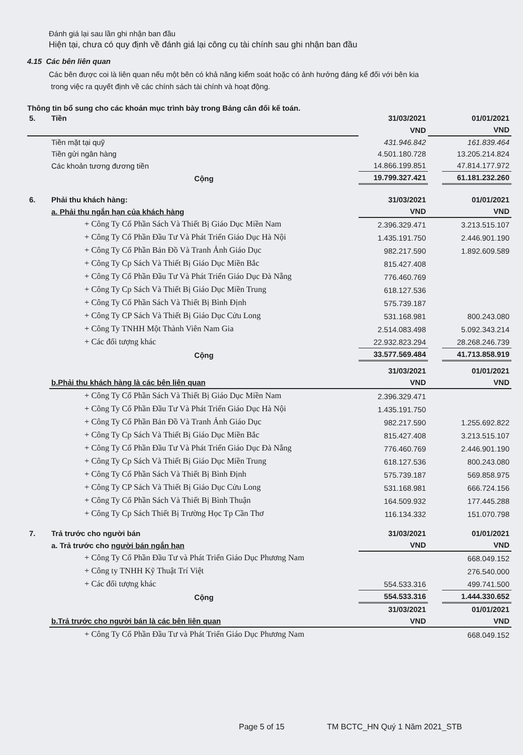Đánh giá lại sau lần ghi nhận ban đầu
Hiện tại, chưa có quy định về đánh giá lại công cụ tài chính sau ghi nhận ban đầu
4.15 Các bên liên quan
Các bên được coi là liên quan nếu một bên có khả năng kiểm soát hoặc có ảnh hưởng đáng kể đối với bên kia
trong việc ra quyết định về các chính sách tài chính và hoạt động.
Thông tin bổ sung cho các khoản mục trình bày trong Bảng cân đối kế toán.
| 5. | Tiền | 31/03/2021 | | 01/01/2021 |
| | | VND | | VND |
| | Tiền mặt tại quỹ | 431.946.842 | | 161.839.464 |
| | Tiền gửi ngân hàng | 4.501.180.728 | | 13.205.214.824 |
| | Các khoản tương đương tiền | 14.866.199.851 | | 47.814.177.972 |
| | Cộng | 19.799.327.421 | | 61.181.232.260 |
| 6. | Phải thu khách hàng: | 31/03/2021 | | 01/01/2021 |
| | a. Phải thu ngắn hạn của khách hàng | VND | | VND |
| | + Công Ty Cổ Phần Sách Và Thiết Bị Giáo Dục Miền Nam | 2.396.329.471 | | 3.213.515.107 |
| | + Công Ty Cổ Phần Đầu Tư Và Phát Triển Giáo Dục Hà Nội | 1.435.191.750 | | 2.446.901.190 |
| | + Công Ty Cổ Phần Bản Đồ Và Tranh Ảnh Giáo Dục | 982.217.590 | | 1.892.609.589 |
| | + Công Ty Cp Sách Và Thiết Bị Giáo Dục Miền Bắc | 815.427.408 | | |
| | + Công Ty Cổ Phần Đầu Tư Và Phát Triển Giáo Dục Đà Nẵng | 776.460.769 | | |
| | + Công Ty Cp Sách Và Thiết Bị Giáo Dục Miền Trung | 618.127.536 | | |
| | + Công Ty Cổ Phần Sách Và Thiết Bị Bình Định | 575.739.187 | | |
| | + Công Ty CP Sách Và Thiết Bị Giáo Dục Cửu Long | 531.168.981 | | 800.243.080 |
| | + Công Ty TNHH Một Thành Viên Nam Gia | 2.514.083.498 | | 5.092.343.214 |
| | + Các đối tượng khác | 22.932.823.294 | | 28.268.246.739 |
| | Cộng | 33.577.569.484 | | 41.713.858.919 |
| | | 31/03/2021 | | 01/01/2021 |
| | b.Phải thu khách hàng là các bên liên quan | VND | | VND |
| | + Công Ty Cổ Phần Sách Và Thiết Bị Giáo Dục Miền Nam | 2.396.329.471 | | |
| | + Công Ty Cổ Phần Đầu Tư Và Phát Triển Giáo Dục Hà Nội | 1.435.191.750 | | |
| | + Công Ty Cổ Phần Bản Đồ Và Tranh Ảnh Giáo Dục | 982.217.590 | | 1.255.692.822 |
| | + Công Ty Cp Sách Và Thiết Bị Giáo Dục Miền Bắc | 815.427.408 | | 3.213.515.107 |
| | + Công Ty Cổ Phần Đầu Tư Và Phát Triển Giáo Dục Đà Nẵng | 776.460.769 | | 2.446.901.190 |
| | + Công Ty Cp Sách Và Thiết Bị Giáo Dục Miền Trung | 618.127.536 | | 800.243.080 |
| | + Công Ty Cổ Phần Sách Và Thiết Bị Bình Định | 575.739.187 | | 569.858.975 |
| | + Công Ty CP Sách Và Thiết Bị Giáo Dục Cửu Long | 531.168.981 | | 666.724.156 |
| | + Công Ty Cổ Phần Sách Và Thiết Bị Bình Thuận | 164.509.932 | | 177.445.288 |
| | + Công Ty Cp Sách Thiết Bị Trường Học Tp Cần Thơ | 116.134.332 | | 151.070.798 |
| 7. | Trả trước cho người bán | 31/03/2021 | | 01/01/2021 |
| | a. Trả trước cho người bán ngắn hạn | VND | | VND |
| | + Công Ty Cổ Phần Đầu Tư và Phát Triển Giáo Dục Phương Nam | | | 668.049.152 |
| | + Công ty TNHH Kỹ Thuật Trí Việt | | | 276.540.000 |
| | + Các đối tượng khác | 554.533.316 | | 499.741.500 |
| | Cộng | 554.533.316 | | 1.444.330.652 |
| | | 31/03/2021 | | 01/01/2021 |
| | b.Trả trước cho người bán là các bên liên quan | VND | | VND |
| | + Công Ty Cổ Phần Đầu Tư và Phát Triển Giáo Dục Phương Nam | | | 668.049.152 |
Page 5 of 15 TM BCTC_HN Quý 1 Năm 2021_STB